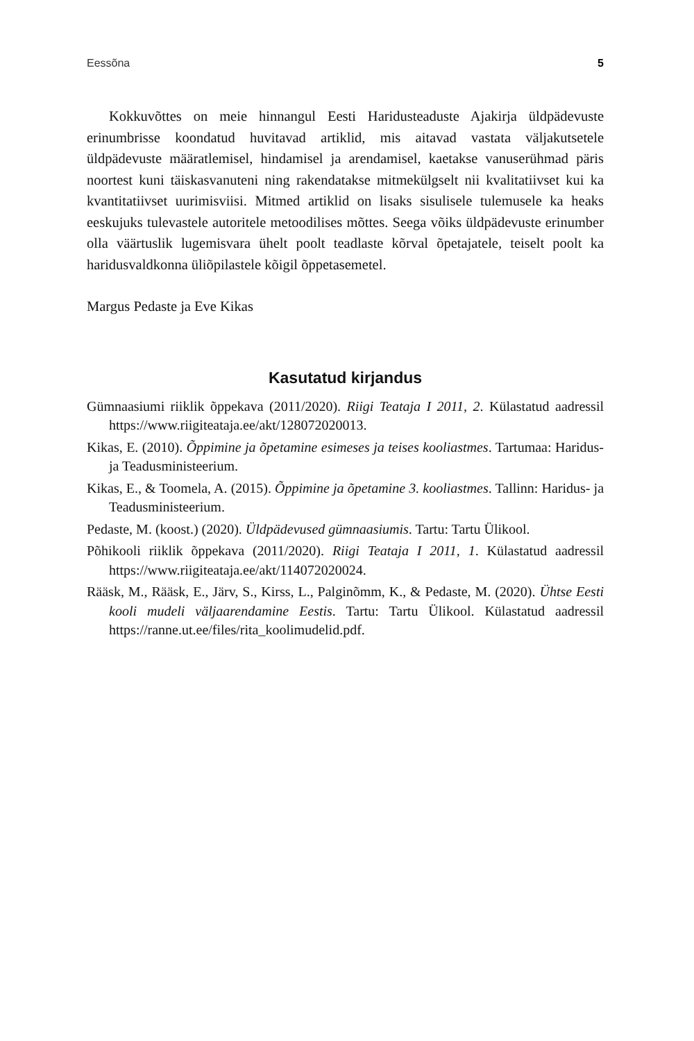Eessõna 5
Kokkuvõttes on meie hinnangul Eesti Haridusteaduste Ajakirja üld­pädevuste erinumbrisse koondatud huvitavad artiklid, mis aitavad vastata väljakutsetele üldpädevuste määratlemisel, hindamisel ja arendamisel, kaetakse vanuserühmad päris noortest kuni täiskasvanuteni ning rakendatakse mitme­külgselt nii kvalitatiivset kui ka kvantitatiivset uurimisviisi. Mitmed artiklid on lisaks sisulisele tulemusele ka heaks eeskujuks tulevastele autoritele metoodi­lises mõttes. Seega võiks üldpädevuste erinumber olla väärtuslik lugemisvara ühelt poolt teadlaste kõrval õpetajatele, teiselt poolt ka haridusvaldkonna üli­õpilastele kõigil õppetasemetel.
Margus Pedaste ja Eve Kikas
Kasutatud kirjandus
Gümnaasiumi riiklik õppekava (2011/2020). Riigi Teataja I 2011, 2. Külastatud aad­ressil https://www.riigiteataja.ee/akt/128072020013.
Kikas, E. (2010). Õppimine ja õpetamine esimeses ja teises kooliastmes. Tartumaa: Haridus- ja Teadusministeerium.
Kikas, E., & Toomela, A. (2015). Õppimine ja õpetamine 3. kooliastmes. Tallinn: Haridus- ja Teadusministeerium.
Pedaste, M. (koost.) (2020). Üldpädevused gümnaasiumis. Tartu: Tartu Ülikool.
Põhikooli riiklik õppekava (2011/2020). Riigi Teataja I 2011, 1. Külastatud aadressil https://www.riigiteataja.ee/akt/114072020024.
Rääsk, M., Rääsk, E., Järv, S., Kirss, L., Palginõmm, K., & Pedaste, M. (2020). Ühtse Eesti kooli mudeli väljaarendamine Eestis. Tartu: Tartu Ülikool. Külastatud aadressil https://ranne.ut.ee/files/rita_koolimudelid.pdf.